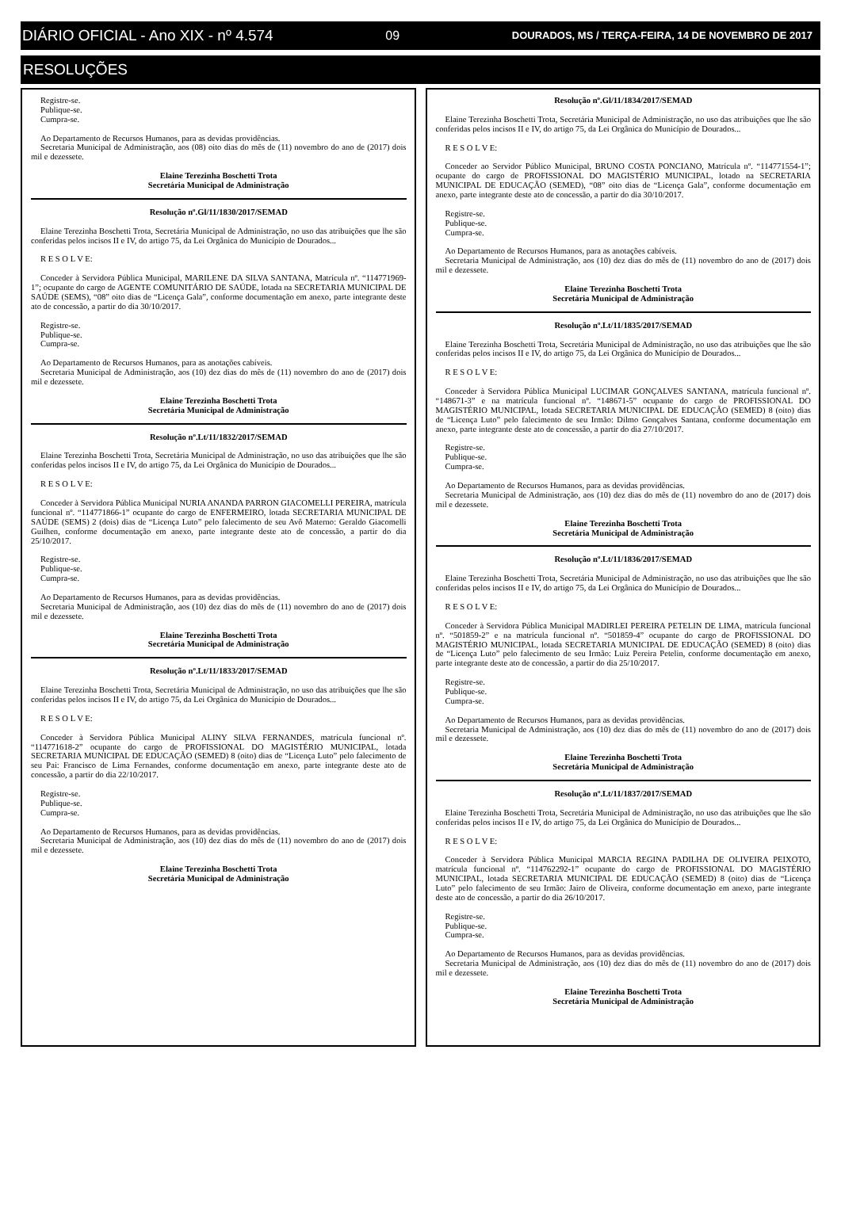DIÁRIO OFICIAL - Ano XIX - nº 4.574 09 DOURADOS, MS / TERÇA-FEIRA, 14 DE NOVEMBRO DE 2017
RESOLUÇÕES
Registre-se.
Publique-se.
Cumpra-se.
Ao Departamento de Recursos Humanos, para as devidas providências.
Secretaria Municipal de Administração, aos (08) oito dias do mês de (11) novembro do ano de (2017) dois mil e dezessete.
Elaine Terezinha Boschetti Trota
Secretária Municipal de Administração
Resolução nº.Gl/11/1830/2017/SEMAD
Elaine Terezinha Boschetti Trota, Secretária Municipal de Administração, no uso das atribuições que lhe são conferidas pelos incisos II e IV, do artigo 75, da Lei Orgânica do Município de Dourados...
R E S O L V E:
Conceder à Servidora Pública Municipal, MARILENE DA SILVA SANTANA, Matrícula nº. “114771969-1”; ocupante do cargo de AGENTE COMUNITÁRIO DE SAÚDE, lotada na SECRETARIA MUNICIPAL DE SAÚDE (SEMS), “08” oito dias de “Licença Gala”, conforme documentação em anexo, parte integrante deste ato de concessão, a partir do dia 30/10/2017.
Registre-se.
Publique-se.
Cumpra-se.
Ao Departamento de Recursos Humanos, para as anotações cabíveis.
Secretaria Municipal de Administração, aos (10) dez dias do mês de (11) novembro do ano de (2017) dois mil e dezessete.
Elaine Terezinha Boschetti Trota
Secretária Municipal de Administração
Resolução nº.Lt/11/1832/2017/SEMAD
Elaine Terezinha Boschetti Trota, Secretária Municipal de Administração, no uso das atribuições que lhe são conferidas pelos incisos II e IV, do artigo 75, da Lei Orgânica do Município de Dourados...
R E S O L V E:
Conceder à Servidora Pública Municipal NURIA ANANDA PARRON GIACOMELLI PEREIRA, matrícula funcional nº. “114771866-1” ocupante do cargo de ENFERMEIRO, lotada SECRETARIA MUNICIPAL DE SAÚDE (SEMS) 2 (dois) dias de “Licença Luto” pelo falecimento de seu Avô Materno: Geraldo Giacomelli Guilhen, conforme documentação em anexo, parte integrante deste ato de concessão, a partir do dia 25/10/2017.
Registre-se.
Publique-se.
Cumpra-se.
Ao Departamento de Recursos Humanos, para as devidas providências.
Secretaria Municipal de Administração, aos (10) dez dias do mês de (11) novembro do ano de (2017) dois mil e dezessete.
Elaine Terezinha Boschetti Trota
Secretária Municipal de Administração
Resolução nº.Lt/11/1833/2017/SEMAD
Elaine Terezinha Boschetti Trota, Secretária Municipal de Administração, no uso das atribuições que lhe são conferidas pelos incisos II e IV, do artigo 75, da Lei Orgânica do Município de Dourados...
R E S O L V E:
Conceder à Servidora Pública Municipal ALINY SILVA FERNANDES, matrícula funcional nº. “114771618-2” ocupante do cargo de PROFISSIONAL DO MAGISTÉRIO MUNICIPAL, lotada SECRETARIA MUNICIPAL DE EDUCAÇÃO (SEMED) 8 (oito) dias de “Licença Luto” pelo falecimento de seu Pai: Francisco de Lima Fernandes, conforme documentação em anexo, parte integrante deste ato de concessão, a partir do dia 22/10/2017.
Registre-se.
Publique-se.
Cumpra-se.
Ao Departamento de Recursos Humanos, para as devidas providências.
Secretaria Municipal de Administração, aos (10) dez dias do mês de (11) novembro do ano de (2017) dois mil e dezessete.
Elaine Terezinha Boschetti Trota
Secretária Municipal de Administração
Resolução nº.Gl/11/1834/2017/SEMAD
Elaine Terezinha Boschetti Trota, Secretária Municipal de Administração, no uso das atribuições que lhe são conferidas pelos incisos II e IV, do artigo 75, da Lei Orgânica do Município de Dourados...
R E S O L V E:
Conceder ao Servidor Público Municipal, BRUNO COSTA PONCIANO, Matrícula nº. “114771554-1”; ocupante do cargo de PROFISSIONAL DO MAGISTÉRIO MUNICIPAL, lotado na SECRETARIA MUNICIPAL DE EDUCAÇÃO (SEMED), “08” oito dias de “Licença Gala”, conforme documentação em anexo, parte integrante deste ato de concessão, a partir do dia 30/10/2017.
Registre-se.
Publique-se.
Cumpra-se.
Ao Departamento de Recursos Humanos, para as anotações cabíveis.
Secretaria Municipal de Administração, aos (10) dez dias do mês de (11) novembro do ano de (2017) dois mil e dezessete.
Elaine Terezinha Boschetti Trota
Secretária Municipal de Administração
Resolução nº.Lt/11/1835/2017/SEMAD
Elaine Terezinha Boschetti Trota, Secretária Municipal de Administração, no uso das atribuições que lhe são conferidas pelos incisos II e IV, do artigo 75, da Lei Orgânica do Município de Dourados...
R E S O L V E:
Conceder à Servidora Pública Municipal LUCIMAR GONÇALVES SANTANA, matrícula funcional nº. “148671-3” e na matrícula funcional nº. “148671-5” ocupante do cargo de PROFISSIONAL DO MAGISTÉRIO MUNICIPAL, lotada SECRETARIA MUNICIPAL DE EDUCAÇÃO (SEMED) 8 (oito) dias de “Licença Luto” pelo falecimento de seu Irmão: Dilmo Gonçalves Santana, conforme documentação em anexo, parte integrante deste ato de concessão, a partir do dia 27/10/2017.
Registre-se.
Publique-se.
Cumpra-se.
Ao Departamento de Recursos Humanos, para as devidas providências.
Secretaria Municipal de Administração, aos (10) dez dias do mês de (11) novembro do ano de (2017) dois mil e dezessete.
Elaine Terezinha Boschetti Trota
Secretária Municipal de Administração
Resolução nº.Lt/11/1836/2017/SEMAD
Elaine Terezinha Boschetti Trota, Secretária Municipal de Administração, no uso das atribuições que lhe são conferidas pelos incisos II e IV, do artigo 75, da Lei Orgânica do Município de Dourados...
R E S O L V E:
Conceder à Servidora Pública Municipal MADIRLEI PEREIRA PETELIN DE LIMA, matrícula funcional nº. “501859-2” e na matrícula funcional nº. “501859-4” ocupante do cargo de PROFISSIONAL DO MAGISTÉRIO MUNICIPAL, lotada SECRETARIA MUNICIPAL DE EDUCAÇÃO (SEMED) 8 (oito) dias de “Licença Luto” pelo falecimento de seu Irmão: Luiz Pereira Petelin, conforme documentação em anexo, parte integrante deste ato de concessão, a partir do dia 25/10/2017.
Registre-se.
Publique-se.
Cumpra-se.
Ao Departamento de Recursos Humanos, para as devidas providências.
Secretaria Municipal de Administração, aos (10) dez dias do mês de (11) novembro do ano de (2017) dois mil e dezessete.
Elaine Terezinha Boschetti Trota
Secretária Municipal de Administração
Resolução nº.Lt/11/1837/2017/SEMAD
Elaine Terezinha Boschetti Trota, Secretária Municipal de Administração, no uso das atribuições que lhe são conferidas pelos incisos II e IV, do artigo 75, da Lei Orgânica do Município de Dourados...
R E S O L V E:
Conceder à Servidora Pública Municipal MARCIA REGINA PADILHA DE OLIVEIRA PEIXOTO, matrícula funcional nº. “114762292-1” ocupante do cargo de PROFISSIONAL DO MAGISTÉRIO MUNICIPAL, lotada SECRETARIA MUNICIPAL DE EDUCAÇÃO (SEMED) 8 (oito) dias de “Licença Luto” pelo falecimento de seu Irmão: Jairo de Oliveira, conforme documentação em anexo, parte integrante deste ato de concessão, a partir do dia 26/10/2017.
Registre-se.
Publique-se.
Cumpra-se.
Ao Departamento de Recursos Humanos, para as devidas providências.
Secretaria Municipal de Administração, aos (10) dez dias do mês de (11) novembro do ano de (2017) dois mil e dezessete.
Elaine Terezinha Boschetti Trota
Secretária Municipal de Administração